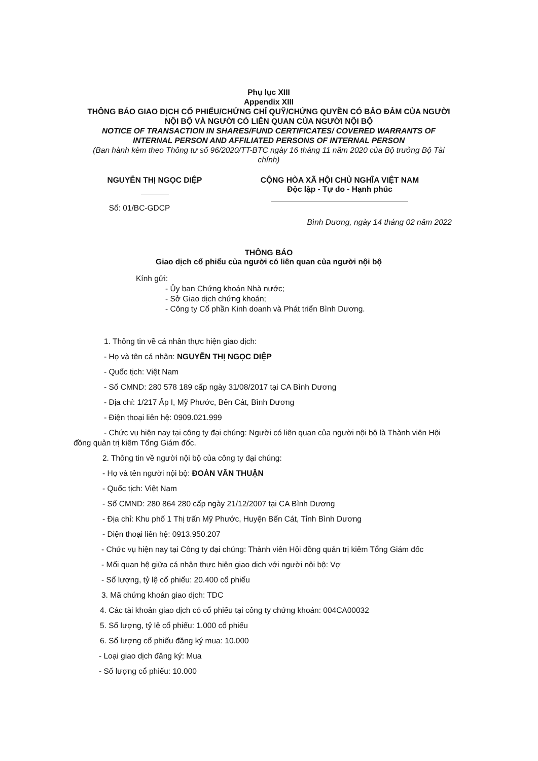Phụ lục XIII
Appendix XIII
THÔNG BÁO GIAO DỊCH CỔ PHIẾU/CHỨNG CHỈ QUỸ/CHỨNG QUYỀN CÓ BẢO ĐẢM CỦA NGƯỜI NỘI BỘ VÀ NGƯỜI CÓ LIÊN QUAN CỦA NGƯỜI NỘI BỘ
NOTICE OF TRANSACTION IN SHARES/FUND CERTIFICATES/ COVERED WARRANTS OF INTERNAL PERSON AND AFFILIATED PERSONS OF INTERNAL PERSON
(Ban hành kèm theo Thông tư số 96/2020/TT-BTC ngày 16 tháng 11 năm 2020 của Bộ trưởng Bộ Tài chính)
NGUYỄN THỊ NGỌC DIỆP
Số: 01/BC-GDCP
CỘNG HÒA XÃ HỘI CHỦ NGHĨA VIỆT NAM
Độc lập - Tự do - Hạnh phúc
Bình Dương, ngày 14 tháng 02 năm 2022
THÔNG BÁO
Giao dịch cổ phiếu của người có liên quan của người nội bộ
Kính gửi:
- Ủy ban Chứng khoán Nhà nước;
- Sở Giao dịch chứng khoán;
- Công ty Cổ phần Kinh doanh và Phát triển Bình Dương.
1. Thông tin về cá nhân thực hiện giao dịch:
- Họ và tên cá nhân: NGUYỄN THỊ NGỌC DIỆP
- Quốc tịch: Việt Nam
- Số CMND: 280 578 189 cấp ngày 31/08/2017 tại CA Bình Dương
- Địa chỉ: 1/217 Ấp I, Mỹ Phước, Bến Cát, Bình Dương
- Điện thoại liên hệ: 0909.021.999
- Chức vụ hiện nay tại công ty đại chúng: Người có liên quan của người nội bộ là Thành viên Hội đồng quản trị kiêm Tổng Giám đốc.
2. Thông tin về người nội bộ của công ty đại chúng:
- Họ và tên người nội bộ: ĐOÀN VĂN THUẬN
- Quốc tịch: Việt Nam
- Số CMND: 280 864 280 cấp ngày 21/12/2007 tại CA Bình Dương
- Địa chỉ: Khu phố 1 Thị trấn Mỹ Phước, Huyện Bến Cát, Tỉnh Bình Dương
- Điện thoại liên hệ: 0913.950.207
- Chức vụ hiện nay tại Công ty đại chúng: Thành viên Hội đồng quản trị kiêm Tổng Giám đốc
- Mối quan hệ giữa cá nhân thực hiện giao dịch với người nội bộ: Vợ
- Số lượng, tỷ lệ cổ phiếu: 20.400 cổ phiếu
3. Mã chứng khoán giao dịch: TDC
4. Các tài khoản giao dịch có cổ phiếu tại công ty chứng khoán: 004CA00032
5. Số lượng, tỷ lệ cổ phiếu: 1.000 cổ phiếu
6. Số lượng cổ phiếu đăng ký mua: 10.000
- Loại giao dịch đăng ký: Mua
- Số lượng cổ phiếu: 10.000